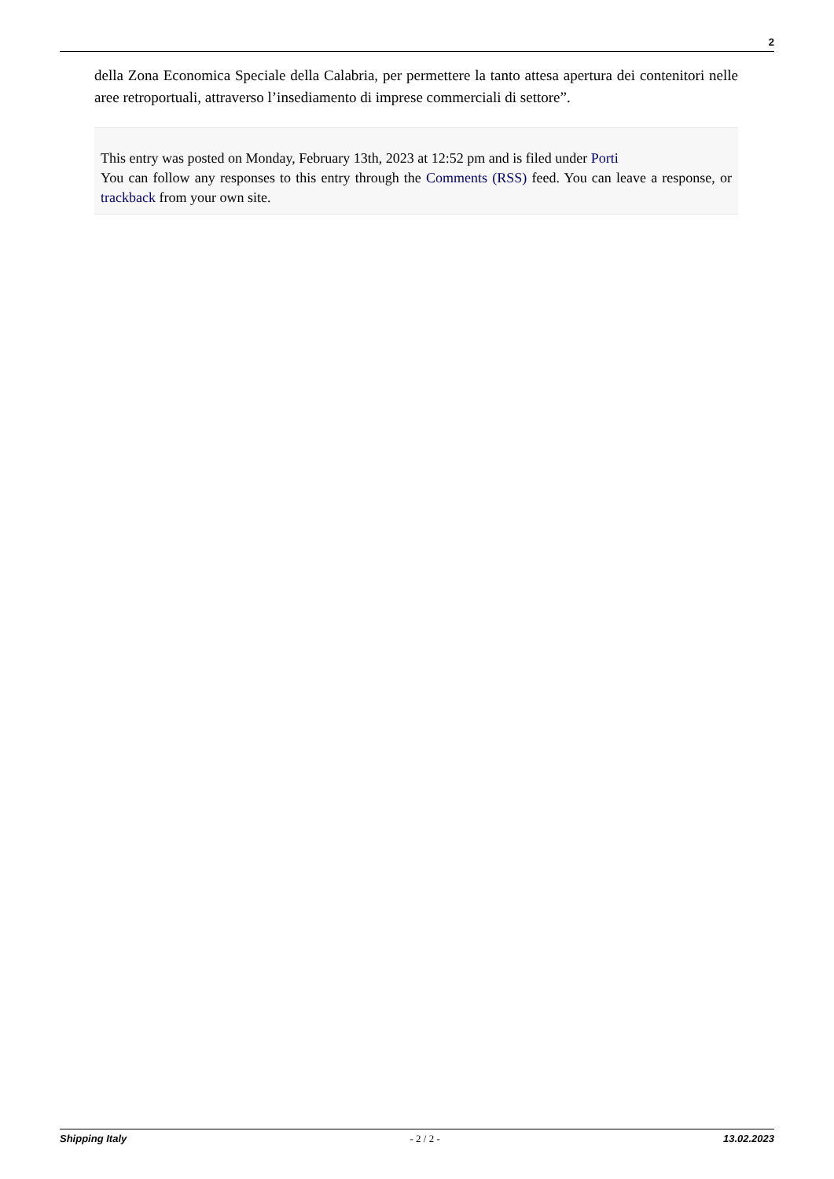2
della Zona Economica Speciale della Calabria, per permettere la tanto attesa apertura dei contenitori nelle aree retroportuali, attraverso l’insediamento di imprese commerciali di settore”.
This entry was posted on Monday, February 13th, 2023 at 12:52 pm and is filed under Porti
You can follow any responses to this entry through the Comments (RSS) feed. You can leave a response, or trackback from your own site.
Shipping Italy - 2 / 2 - 13.02.2023